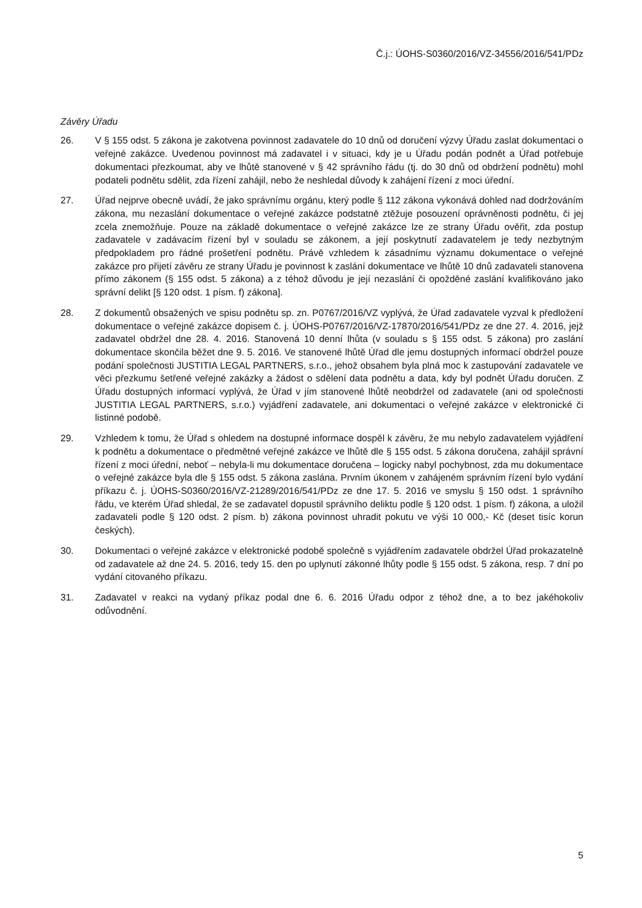Č.j.: ÚOHS-S0360/2016/VZ-34556/2016/541/PDz
Závěry Úřadu
26. V § 155 odst. 5 zákona je zakotvena povinnost zadavatele do 10 dnů od doručení výzvy Úřadu zaslat dokumentaci o veřejné zakázce. Uvedenou povinnost má zadavatel i v situaci, kdy je u Úřadu podán podnět a Úřad potřebuje dokumentaci přezkoumat, aby ve lhůtě stanovené v § 42 správního řádu (tj. do 30 dnů od obdržení podnětu) mohl podateli podnětu sdělit, zda řízení zahájil, nebo že neshledal důvody k zahájení řízení z moci úřední.
27. Úřad nejprve obecně uvádí, že jako správnímu orgánu, který podle § 112 zákona vykonává dohled nad dodržováním zákona, mu nezaslání dokumentace o veřejné zakázce podstatně ztěžuje posouzení oprávněnosti podnětu, či jej zcela znemožňuje. Pouze na základě dokumentace o veřejné zakázce lze ze strany Úřadu ověřit, zda postup zadavatele v zadávacím řízení byl v souladu se zákonem, a její poskytnutí zadavatelem je tedy nezbytným předpokladem pro řádné prošetření podnětu. Právě vzhledem k zásadnímu významu dokumentace o veřejné zakázce pro přijetí závěru ze strany Úřadu je povinnost k zaslání dokumentace ve lhůtě 10 dnů zadavateli stanovena přímo zákonem (§ 155 odst. 5 zákona) a z téhož důvodu je její nezaslání či opožděné zaslání kvalifikováno jako správní delikt [§ 120 odst. 1 písm. f) zákona].
28. Z dokumentů obsažených ve spisu podnětu sp. zn. P0767/2016/VZ vyplývá, že Úřad zadavatele vyzval k předložení dokumentace o veřejné zakázce dopisem č. j. ÚOHS-P0767/2016/VZ-17870/2016/541/PDz ze dne 27. 4. 2016, jejž zadavatel obdržel dne 28. 4. 2016. Stanovená 10 denní lhůta (v souladu s § 155 odst. 5 zákona) pro zaslání dokumentace skončila běžet dne 9. 5. 2016. Ve stanovené lhůtě Úřad dle jemu dostupných informací obdržel pouze podání společnosti JUSTITIA LEGAL PARTNERS, s.r.o., jehož obsahem byla plná moc k zastupování zadavatele ve věci přezkumu šetřené veřejné zakázky a žádost o sdělení data podnětu a data, kdy byl podnět Úřadu doručen. Z Úřadu dostupných informací vyplývá, že Úřad v jím stanovené lhůtě neobdržel od zadavatele (ani od společnosti JUSTITIA LEGAL PARTNERS, s.r.o.) vyjádření zadavatele, ani dokumentaci o veřejné zakázce v elektronické či listinné podobě.
29. Vzhledem k tomu, že Úřad s ohledem na dostupné informace dospěl k závěru, že mu nebylo zadavatelem vyjádření k podnětu a dokumentace o předmětné veřejné zakázce ve lhůtě dle § 155 odst. 5 zákona doručena, zahájil správní řízení z moci úřední, neboť – nebyla-li mu dokumentace doručena – logicky nabyl pochybnost, zda mu dokumentace o veřejné zakázce byla dle § 155 odst. 5 zákona zaslána. Prvním úkonem v zahájeném správním řízení bylo vydání příkazu č. j. ÚOHS-S0360/2016/VZ-21289/2016/541/PDz ze dne 17. 5. 2016 ve smyslu § 150 odst. 1 správního řádu, ve kterém Úřad shledal, že se zadavatel dopustil správního deliktu podle § 120 odst. 1 písm. f) zákona, a uložil zadavateli podle § 120 odst. 2 písm. b) zákona povinnost uhradit pokutu ve výši 10 000,- Kč (deset tisíc korun českých).
30. Dokumentaci o veřejné zakázce v elektronické podobě společně s vyjádřením zadavatele obdržel Úřad prokazatelně od zadavatele až dne 24. 5. 2016, tedy 15. den po uplynutí zákonné lhůty podle § 155 odst. 5 zákona, resp. 7 dní po vydání citovaného příkazu.
31. Zadavatel v reakci na vydaný příkaz podal dne 6. 6. 2016 Úřadu odpor z téhož dne, a to bez jakéhokoliv odůvodnění.
5